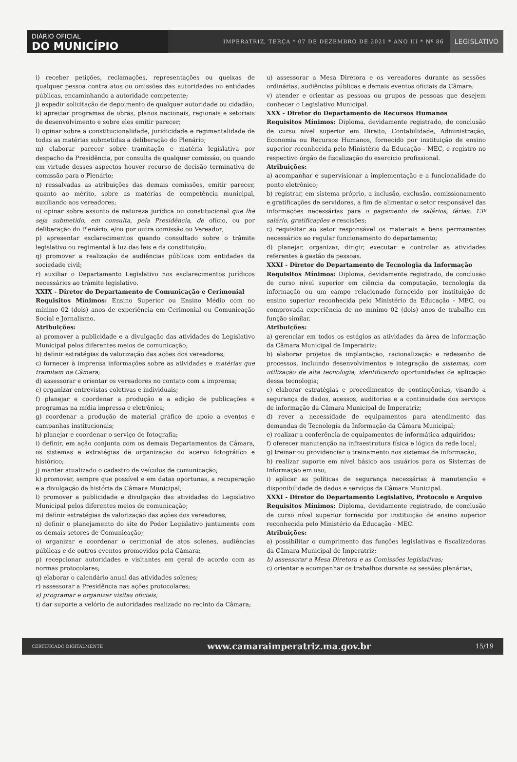DIÁRIO OFICIAL
DO MUNICÍPIO
IMPERATRIZ, TERÇA * 07 DE DEZEMBRO DE 2021 * ANO III * Nº 86
LEGISLATIVO
i) receber petições, reclamações, representações ou queixas de qualquer pessoa contra atos ou omissões das autoridades ou entidades públicas, encaminhando a autoridade competente;
j) expedir solicitação de depoimento de qualquer autoridade ou cidadão;
k) apreciar programas de obras, planos nacionais, regionais e setoriais de desenvolvimento e sobre eles emitir parecer;
l) opinar sobre a constitucionalidade, juridicidade e regimentalidade de todas as matérias submetidas a deliberação do Plenário;
m) elaborar parecer sobre tramitação e matéria legislativa por despacho da Presidência, por consulta de qualquer comissão, ou quando em virtude desses aspectos houver recurso de decisão terminativa de comissão para o Plenário;
n) ressalvadas as atribuições das demais comissões, emitir parecer, quanto ao mérito, sobre as matérias de competência municipal, auxiliando aos vereadores;
o) opinar sobre assunto de natureza jurídica ou constitucional que lhe seja submetido, em consulta, pela Presidência, de ofício, ou por deliberação do Plenário, e/ou por outra comissão ou Vereador;
p) apresentar esclarecimentos quando consultado sobre o trâmite legislativo ou regimental à luz das leis e da constituição;
q) promover a realização de audiências públicas com entidades da sociedade civil;
r) auxiliar o Departamento Legislativo nos esclarecimentos jurídicos necessários ao trâmite legislativo.
XXIX - Diretor do Departamento de Comunicação e Cerimonial
Requisitos Mínimos: Ensino Superior ou Ensino Médio com no mínimo 02 (dois) anos de experiência em Cerimonial ou Comunicação Social e Jornalismo.
Atribuições:
a) promover a publicidade e a divulgação das atividades do Legislativo Municipal pelos diferentes meios de comunicação;
b) definir estratégias de valorização das ações dos vereadores;
c) fornecer à imprensa informações sobre as atividades e matérias que tramitam na Câmara;
d) assessorar e orientar os vereadores no contato com a imprensa;
e) organizar entrevistas coletivas e individuais;
f) planejar e coordenar a produção e a edição de publicações e programas na mídia impressa e eletrônica;
g) coordenar a produção de material gráfico de apoio a eventos e campanhas institucionais;
h) planejar e coordenar o serviço de fotografia;
i) definir, em ação conjunta com os demais Departamentos da Câmara, os sistemas e estratégias de organização do acervo fotográfico e histórico;
j) manter atualizado o cadastro de veículos de comunicação;
k) promover, sempre que possível e em datas oportunas, a recuperação e a divulgação da história da Câmara Municipal;
l) promover a publicidade e divulgação das atividades do Legislativo Municipal pelos diferentes meios de comunicação;
m) definir estratégias de valorização das ações dos vereadores;
n) definir o planejamento do site do Poder Legislativo juntamente com os demais setores de Comunicação;
o) organizar e coordenar o cerimonial de atos solenes, audiências públicas e de outros eventos promovidos pela Câmara;
p) recepcionar autoridades e visitantes em geral de acordo com as normas protocolares;
q) elaborar o calendário anual das atividades solenes;
r) assessorar a Presidência nas ações protocolares;
s) programar e organizar visitas oficiais;
t) dar suporte a velório de autoridades realizado no recinto da Câmara;
u) assessorar a Mesa Diretora e os vereadores durante as sessões ordinárias, audiências públicas e demais eventos oficiais da Câmara;
v) atender e orientar as pessoas ou grupos de pessoas que desejem conhecer o Legislativo Municipal.
XXX - Diretor do Departamento de Recursos Humanos
Requisitos Mínimos: Diploma, devidamente registrado, de conclusão de curso nível superior em Direito, Contabilidade, Administração, Economia ou Recursos Humanos, fornecido por instituição de ensino superior reconhecida pelo Ministério da Educação - MEC, e registro no respectivo órgão de fiscalização do exercício profissional.
Atribuições:
a) acompanhar e supervisionar a implementação e a funcionalidade do ponto eletrônico;
b) registrar, em sistema próprio, a inclusão, exclusão, comissionamento e gratificações de servidores, a fim de alimentar o setor responsável das informações necessárias para o pagamento de salários, férias, 13º salário, gratificações e rescisões;
c) requisitar ao setor responsável os materiais e bens permanentes necessários ao regular funcionamento do departamento;
d) planejar, organizar, dirigir, executar e controlar as atividades referentes à gestão de pessoas.
XXXI - Diretor do Departamento de Tecnologia da Informação
Requisitos Mínimos: Diploma, devidamente registrado, de conclusão de curso nível superior em ciência da computação, tecnologia da informação ou um campo relacionado fornecido por instituição de ensino superior reconhecida pelo Ministério da Educação - MEC, ou comprovada experiência de no mínimo 02 (dois) anos de trabalho em função similar.
Atribuições:
a) gerenciar em todos os estágios as atividades da área de informação da Câmara Municipal de Imperatriz;
b) elaborar projetos de implantação, racionalização e redesenho de processos, incluindo desenvolvimentos e integração de sistemas, com utilização de alta tecnologia, identificando oportunidades de aplicação dessa tecnologia;
c) elaborar estratégias e procedimentos de contingências, visando a segurança de dados, acessos, auditorias e a continuidade dos serviços de informação da Câmara Municipal de Imperatriz;
d) rever a necessidade de equipamentos para atendimento das demandas de Tecnologia da Informação da Câmara Municipal;
e) realizar a conferência de equipamentos de informática adquiridos;
f) oferecer manutenção na infraestrutura física e lógica da rede local;
g) treinar ou providenciar o treinamento nos sistemas de informação;
h) realizar suporte em nível básico aos usuários para os Sistemas de Informação em uso;
i) aplicar as políticas de segurança necessárias à manutenção e disponibilidade de dados e serviços da Câmara Municipal.
XXXI - Diretor do Departamento Legislativo, Protocolo e Arquivo
Requisitos Mínimos: Diploma, devidamente registrado, de conclusão de curso nível superior fornecido por instituição de ensino superior reconhecida pelo Ministério da Educação - MEC.
Atribuições:
a) possibilitar o cumprimento das funções legislativas e fiscalizadoras da Câmara Municipal de Imperatriz;
b) assessorar a Mesa Diretora e as Comissões legislativas;
c) orientar e acompanhar os trabalhos durante as sessões plenárias;
CERTIFICADO DIGITALMENTE www.camaraimperatriz.ma.gov.br 15/19